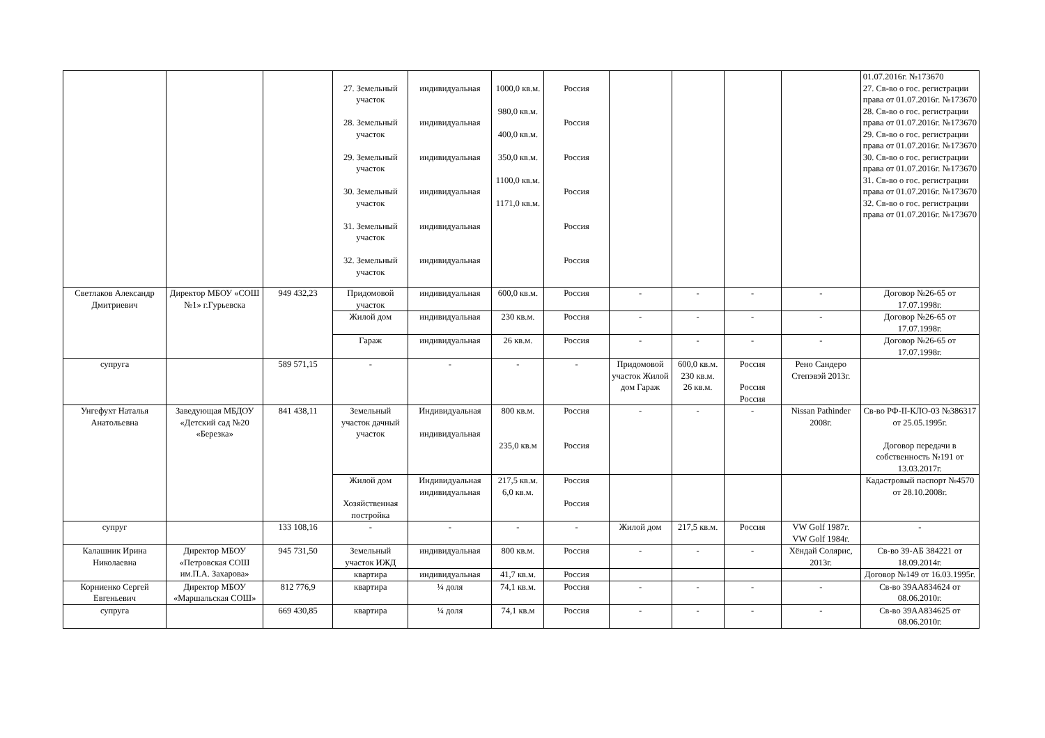| | | | 27. Земельный участок 28. Земельный участок 29. Земельный участок 30. Земельный участок 31. Земельный участок 32. Земельный участок | индивидуальная индивидуальная индивидуальная индивидуальная индивидуальная индивидуальная | 1000,0 кв.м. 980,0 кв.м. 400,0 кв.м. 350,0 кв.м. 1100,0 кв.м. 1171,0 кв.м. | Россия Россия Россия Россия Россия Россия | | | | | 01.07.2016г. №173670 27. Св-во о гос. регистрации права от 01.07.2016г. №173670 28. Св-во о гос. регистрации права от 01.07.2016г. №173670 29. Св-во о гос. регистрации права от 01.07.2016г. №173670 30. Св-во о гос. регистрации права от 01.07.2016г. №173670 31. Св-во о гос. регистрации права от 01.07.2016г. №173670 32. Св-во о гос. регистрации права от 01.07.2016г. №173670 |
| Светлаков Александр Дмитриевич | Директор МБОУ «СОШ №1» г.Гурьевска | 949 432,23 | Придомовой участок | индивидуальная | 600,0 кв.м. | Россия | - | - | - | - | Договор №26-65 от 17.07.1998г. |
| | | | Жилой дом | индивидуальная | 230 кв.м. | Россия | - | - | - | - | Договор №26-65 от 17.07.1998г. |
| | | | Гараж | индивидуальная | 26 кв.м. | Россия | - | - | - | - | Договор №26-65 от 17.07.1998г. |
| супруга | | 589 571,15 | - | - | - | - | Придомовой участок Жилой дом Гараж | 600,0 кв.м. 230 кв.м. 26 кв.м. | Россия Россия Россия | Рено Сандеро Степэвэй 2013г. | |
| Унгефухт Наталья Анатольевна | Заведующая МБДОУ «Детский сад №20 «Березка» | 841 438,11 | Земельный участок дачный участок | Индивидуальная индивидуальная | 800 кв.м. 235,0 кв.м | Россия Россия | - | - | - | Nissan Pathinder 2008г. | Св-во РФ-II-КЛО-03 №386317 от 25.05.1995г. Договор передачи в собственность №191 от 13.03.2017г. |
| | | | Жилой дом Хозяйственная постройка | Индивидуальная индивидуальная | 217,5 кв.м. 6,0 кв.м. | Россия Россия | | | | | Кадастровый паспорт №4570 от 28.10.2008г. |
| супруг | | 133 108,16 | - | - | - | - | Жилой дом | 217,5 кв.м. | Россия | VW Golf 1987г. VW Golf 1984г. | - |
| Калашник Ирина Николаевна | Директор МБОУ «Петровская СОШ им.П.А. Захарова» | 945 731,50 | Земельный участок ИЖД | индивидуальная | 800 кв.м. | Россия | - | - | - | Хёндай Солярис, 2013г. | Св-во 39-АБ 384221 от 18.09.2014г. |
| | | | квартира | индивидуальная | 41,7 кв.м. | Россия | | | | | Договор №149 от 16.03.1995г. |
| Корниенко Сергей Евгеньевич | Директор МБОУ «Маршальская СОШ» | 812 776,9 | квартира | ¼ доля | 74,1 кв.м. | Россия | - | - | - | - | Св-во 39АА834624 от 08.06.2010г. |
| супруга | | 669 430,85 | квартира | ¼ доля | 74,1 кв.м | Россия | - | - | - | - | Св-во 39АА834625 от 08.06.2010г. |